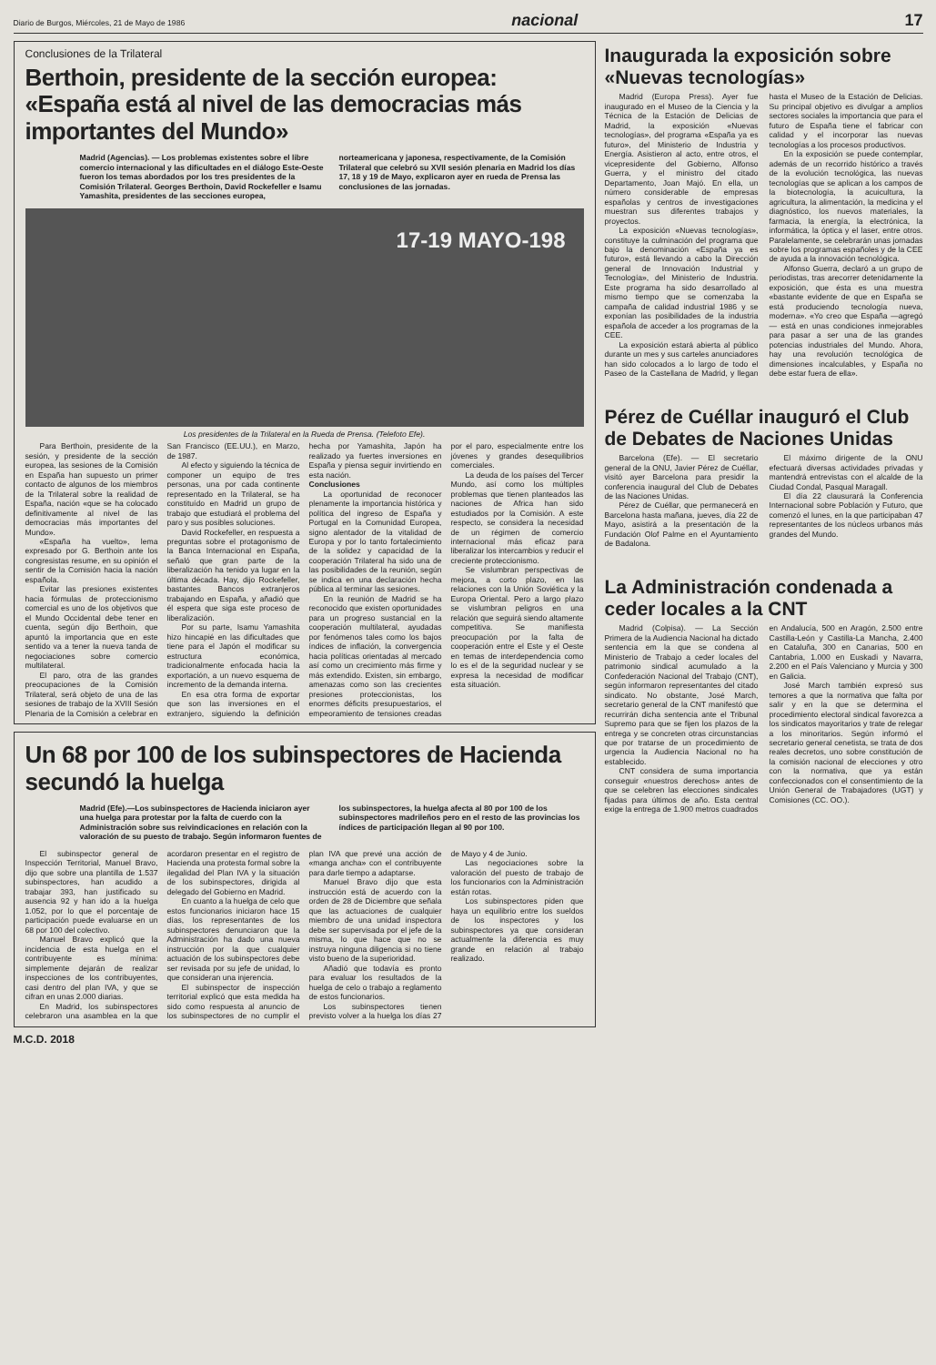Diario de Burgos, Miércoles, 21 de Mayo de 1986 nacional 17
Conclusiones de la Trilateral
Berthoin, presidente de la sección europea: «España está al nivel de las democracias más importantes del Mundo»
Madrid (Agencias). — Los problemas existentes sobre el libre comercio internacional y las dificultades en el diálogo Este-Oeste fueron los temas abordados por los tres presidentes de la Comisión Trilateral. Georges Berthoin, David Rockefeller e Isamu Yamashita, presidentes de las secciones europea, norteamericana y japonesa, respectivamente, de la Comisión Trilateral que celebró su XVII sesión plenaria en Madrid los días 17, 18 y 19 de Mayo, explicaron ayer en rueda de Prensa las conclusiones de las jornadas.
17-19 MAYO-198
Los presidentes de la Trilateral en la Rueda de Prensa. (Telefoto Efe).
Para Berthoin, presidente de la sesión, y presidente de la sección europea, las sesiones de la Comisión en España han supuesto un primer contacto de algunos de los miembros de la Trilateral sobre la realidad de España, nación «que se ha colocado definitivamente al nivel de las democracias más importantes del Mundo».
«España ha vuelto», lema expresado por G. Berthoin ante los congresistas resume, en su opinión el sentir de la Comisión hacia la nación española.
Evitar las presiones existentes hacia fórmulas de proteccionismo comercial es uno de los objetivos que el Mundo Occidental debe tener en cuenta, según dijo Berthoin, que apuntó la importancia que en este sentido va a tener la nueva tanda de negociaciones sobre comercio multilateral.
El paro, otra de las grandes preocupaciones de la Comisión Trilateral, será objeto de una de las sesiones de trabajo de la XVIII Sesión Plenaria de la Comisión a celebrar en San Francisco (EE.UU.), en Marzo, de 1987.
Al efecto y siguiendo la técnica de componer un equipo de tres personas, una por cada continente representado en la Trilateral, se ha constituído en Madrid un grupo de trabajo que estudiará el problema del paro y sus posibles soluciones.
David Rockefeller, en respuesta a preguntas sobre el protagonismo de la Banca Internacional en España, señaló que gran parte de la liberalización ha tenido ya lugar en la última década. Hay, dijo Rockefeller, bastantes Bancos extranjeros trabajando en España, y añadió que él espera que siga este proceso de liberalización.
Por su parte, Isamu Yamashita hizo hincapié en las dificultades que tiene para el Japón el modificar su estructura económica, tradicionalmente enfocada hacia la exportación, a un nuevo esquema de incremento de la demanda interna.
En esa otra forma de exportar que son las inversiones en el extranjero, siguiendo la definición hecha por Yamashita, Japón ha realizado ya fuertes inversiones en España y piensa seguir invirtiendo en esta nación.
Conclusiones
La oportunidad de reconocer plenamente la importancia histórica y política del ingreso de España y Portugal en la Comunidad Europea, signo alentador de la vitalidad de Europa y por lo tanto fortalecimiento de la solidez y capacidad de la cooperación Trilateral ha sido una de las posibilidades de la reunión, según se indica en una declaración hecha pública al terminar las sesiones.
En la reunión de Madrid se ha reconocido que existen oportunidades para un progreso sustancial en la cooperación multilateral, ayudadas por fenómenos tales como los bajos índices de inflación, la convergencia hacia políticas orientadas al mercado así como un crecimiento más firme y más extendido. Existen, sin embargo, amenazas como son las crecientes presiones proteccionistas, los enormes déficits presupuestarios, el empeoramiento de tensiones creadas por el paro, especialmente entre los jóvenes y grandes desequilibrios comerciales.
La deuda de los países del Tercer Mundo, así como los múltiples problemas que tienen planteados las naciones de Africa han sido estudiados por la Comisión. A este respecto, se considera la necesidad de un régimen de comercio internacional más eficaz para liberalizar los intercambios y reducir el creciente proteccionismo.
Se vislumbran perspectivas de mejora, a corto plazo, en las relaciones con la Unión Soviética y la Europa Oriental. Pero a largo plazo se vislumbran peligros en una relación que seguirá siendo altamente competitiva. Se manifiesta preocupación por la falta de cooperación entre el Este y el Oeste en temas de interdependencia como lo es el de la seguridad nuclear y se expresa la necesidad de modificar esta situación.
Un 68 por 100 de los subinspectores de Hacienda secundó la huelga
Madrid (Efe).—Los subinspectores de Hacienda iniciaron ayer una huelga para protestar por la falta de cuerdo con la Administración sobre sus reivindicaciones en relación con la valoración de su puesto de trabajo. Según informaron fuentes de los subinspectores, la huelga afecta al 80 por 100 de los subinspectores madrileños pero en el resto de las provincias los índices de participación llegan al 90 por 100.
El subinspector general de Inspección Territorial, Manuel Bravo, dijo que sobre una plantilla de 1.537 subinspectores, han acudido a trabajar 393, han justificado su ausencia 92 y han ido a la huelga 1.052, por lo que el porcentaje de participación puede evaluarse en un 68 por 100 del colectivo.
Manuel Bravo explicó que la incidencia de esta huelga en el contribuyente es mínima: simplemente dejarán de realizar inspecciones de los contribuyentes, casi dentro del plan IVA, y que se cifran en unas 2.000 diarias.
En Madrid, los subinspectores celebraron una asamblea en la que acordaron presentar en el registro de Hacienda una protesta formal sobre la ilegalidad del Plan IVA y la situación de los subinspectores, dirigida al delegado del Gobierno en Madrid.
En cuanto a la huelga de celo que estos funcionarios iniciaron hace 15 días, los representantes de los subinspectores denunciaron que la Administración ha dado una nueva instrucción por la que cualquier actuación de los subinspectores debe ser revisada por su jefe de unidad, lo que consideran una injerencia.
El subinspector de inspección territorial explicó que esta medida ha sido como respuesta al anuncio de los subinspectores de no cumplir el plan IVA que prevé una acción de «manga ancha» con el contribuyente para darle tiempo a adaptarse.
Manuel Bravo dijo que esta instrucción está de acuerdo con la orden de 28 de Diciembre que señala que las actuaciones de cualquier miembro de una unidad inspectora debe ser supervisada por el jefe de la misma, lo que hace que no se instruya ninguna diligencia si no tiene visto bueno de la superioridad.
Añadió que todavía es pronto para evaluar los resultados de la huelga de celo o trabajo a reglamento de estos funcionarios.
Los subinspectores tienen previsto volver a la huelga los días 27 de Mayo y 4 de Junio.
Las negociaciones sobre la valoración del puesto de trabajo de los funcionarios con la Administración están rotas.
Los subinspectores piden que haya un equilibrio entre los sueldos de los inspectores y los subinspectores ya que consideran actualmente la diferencia es muy grande en relación al trabajo realizado.
Inaugurada la exposición sobre «Nuevas tecnologías»
Madrid (Europa Press). Ayer fue inaugurado en el Museo de la Ciencia y la Técnica de la Estación de Delicias de Madrid, la exposición «Nuevas tecnologías», del programa «España ya es futuro», del Ministerio de Industria y Energía. Asistieron al acto, entre otros, el vicepresidente del Gobierno, Alfonso Guerra, y el ministro del citado Departamento, Joan Majó. En ella, un número considerable de empresas españolas y centros de investigaciones muestran sus diferentes trabajos y proyectos.
La exposición «Nuevas tecnologías», constituye la culminación del programa que bajo la denominación «España ya es futuro», está llevando a cabo la Dirección general de Innovación Industrial y Tecnología», del Ministerio de Industria. Este programa ha sido desarrollado al mismo tiempo que se comenzaba la campaña de calidad industrial 1986 y se exponían las posibilidades de la industria española de acceder a los programas de la CEE.
La exposición estará abierta al público durante un mes y sus carteles anunciadores han sido colocados a lo largo de todo el Paseo de la Castellana de Madrid, y llegan hasta el Museo de la Estación de Delicias. Su principal objetivo es divulgar a amplios sectores sociales la importancia que para el futuro de España tiene el fabricar con calidad y el incorporar las nuevas tecnologías a los procesos productivos.
En la exposición se puede contemplar, además de un recorrido histórico a través de la evolución tecnológica, las nuevas tecnologías que se aplican a los campos de la biotecnología, la acuicultura, la agricultura, la alimentación, la medicina y el diagnóstico, los nuevos materiales, la farmacia, la energía, la electrónica, la informática, la óptica y el laser, entre otros. Paralelamente, se celebrarán unas jornadas sobre los programas españoles y de la CEE de ayuda a la innovación tecnológica.
Alfonso Guerra, declaró a un grupo de periodistas, tras arecorrer detenidamente la exposición, que ésta es una muestra «bastante evidente de que en España se está produciendo tecnología nueva, moderna». «Yo creo que España —agregó— está en unas condiciones inmejorables para pasar a ser una de las grandes potencias industriales del Mundo. Ahora, hay una revolución tecnológica de dimensiones incalculables, y España no debe estar fuera de ella».
Pérez de Cuéllar inauguró el Club de Debates de Naciones Unidas
Barcelona (Efe). — El secretario general de la ONU, Javier Pérez de Cuéllar, visitó ayer Barcelona para presidir la conferencia inaugural del Club de Debates de las Naciones Unidas.
Pérez de Cuéllar, que permanecerá en Barcelona hasta mañana, jueves, día 22 de Mayo, asistirá a la presentación de la Fundación Olof Palme en el Ayuntamiento de Badalona.
El máximo dirigente de la ONU efectuará diversas actividades privadas y mantendrá entrevistas con el alcalde de la Ciudad Condal, Pasqual Maragall.
El día 22 clausurará la Conferencia Internacional sobre Población y Futuro, que comenzó el lunes, en la que participaban 47 representantes de los núcleos urbanos más grandes del Mundo.
La Administración condenada a ceder locales a la CNT
Madrid (Colpisa). — La Sección Primera de la Audiencia Nacional ha dictado sentencia em la que se condena al Ministerio de Trabajo a ceder locales del patrimonio sindical acumulado a la Confederación Nacional del Trabajo (CNT), según informaron representantes del citado sindicato. No obstante, José March, secretario general de la CNT manifestó que recurrirán dicha sentencia ante el Tribunal Supremo para que se fijen los plazos de la entrega y se concreten otras circunstancias que por tratarse de un procedimiento de urgencia la Audiencia Nacional no ha establecido.
CNT considera de suma importancia conseguir «nuestros derechos» antes de que se celebren las elecciones sindicales fijadas para últimos de año. Esta central exige la entrega de 1.900 metros cuadrados en Andalucía, 500 en Aragón, 2.500 entre Castilla-León y Castilla-La Mancha, 2.400 en Cataluña, 300 en Canarias, 500 en Cantabria, 1.000 en Euskadi y Navarra, 2.200 en el País Valenciano y Murcia y 300 en Galicia.
José March también expresó sus temores a que la normativa que falta por salir y en la que se determina el procedimiento electoral sindical favorezca a los sindicatos mayoritarios y trate de relegar a los minoritarios. Según informó el secretario general cenetista, se trata de dos reales decretos, uno sobre constitución de la comisión nacional de elecciones y otro con la normativa, que ya están confeccionados con el consentimiento de la Unión General de Trabajadores (UGT) y Comisiones (CC. OO.).
M.C.D. 2018